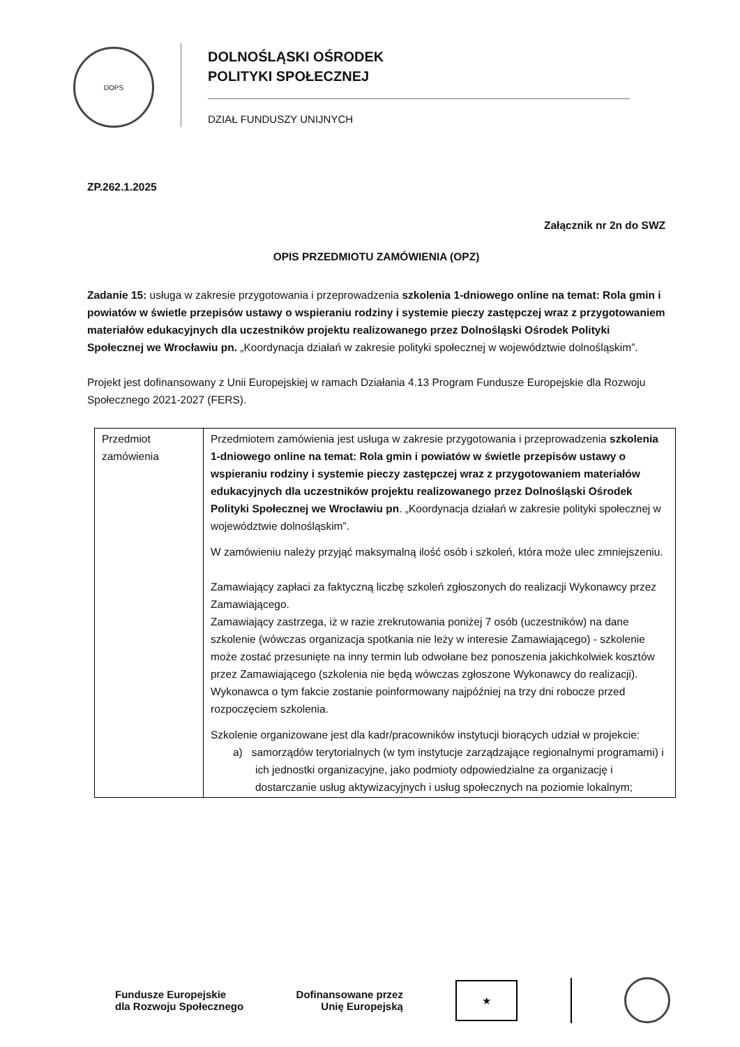DOPS
DOLNOŚLĄSKI OŚRODEK
POLITYKI SPOŁECZNEJ
DZIAŁ FUNDUSZY UNIJNYCH
ZP.262.1.2025
Załącznik nr 2n do SWZ
OPIS PRZEDMIOTU ZAMÓWIENIA (OPZ)
Zadanie 15: usługa w zakresie przygotowania i przeprowadzenia szkolenia 1-dniowego online na temat: Rola gmin i powiatów w świetle przepisów ustawy o wspieraniu rodziny i systemie pieczy zastępczej wraz z przygotowaniem materiałów edukacyjnych dla uczestników projektu realizowanego przez Dolnośląski Ośrodek Polityki Społecznej we Wrocławiu pn. „Koordynacja działań w zakresie polityki społecznej w województwie dolnośląskim”.
Projekt jest dofinansowany z Unii Europejskiej w ramach Działania 4.13 Program Fundusze Europejskie dla Rozwoju Społecznego 2021-2027 (FERS).
| Przedmiot zamówienia | Przedmiotem zamówienia jest usługa w zakresie przygotowania i przeprowadzenia szkolenia 1-dniowego online na temat: Rola gmin i powiatów w świetle przepisów ustawy o wspieraniu rodziny i systemie pieczy zastępczej wraz z przygotowaniem materiałów edukacyjnych dla uczestników projektu realizowanego przez Dolnośląski Ośrodek Polityki Społecznej we Wrocławiu pn . „Koordynacja działań w zakresie polityki społecznej w województwie dolnośląskim”. W zamówieniu należy przyjąć maksymalną ilość osób i szkoleń, która może ulec zmniejszeniu. Zamawiający zapłaci za faktyczną liczbę szkoleń zgłoszonych do realizacji Wykonawcy przez Zamawiającego. Zamawiający zastrzega, iż w razie zrekrutowania poniżej 7 osób (uczestników) na dane szkolenie (wówczas organizacja spotkania nie leży w interesie Zamawiającego) - szkolenie może zostać przesunięte na inny termin lub odwołane bez ponoszenia jakichkolwiek kosztów przez Zamawiającego (szkolenia nie będą wówczas zgłoszone Wykonawcy do realizacji). Wykonawca o tym fakcie zostanie poinformowany najpóźniej na trzy dni robocze przed rozpoczęciem szkolenia. Szkolenie organizowane jest dla kadr/pracowników instytucji biorących udział w projekcie: a) samorządów terytorialnych (w tym instytucje zarządzające regionalnymi programami) i ich jednostki organizacyjne, jako podmioty odpowiedzialne za organizację i dostarczanie usług aktywizacyjnych i usług społecznych na poziomie lokalnym; |
Fundusze Europejskie
dla Rozwoju Społecznego
Dofinansowane przez
Unię Europejską
★